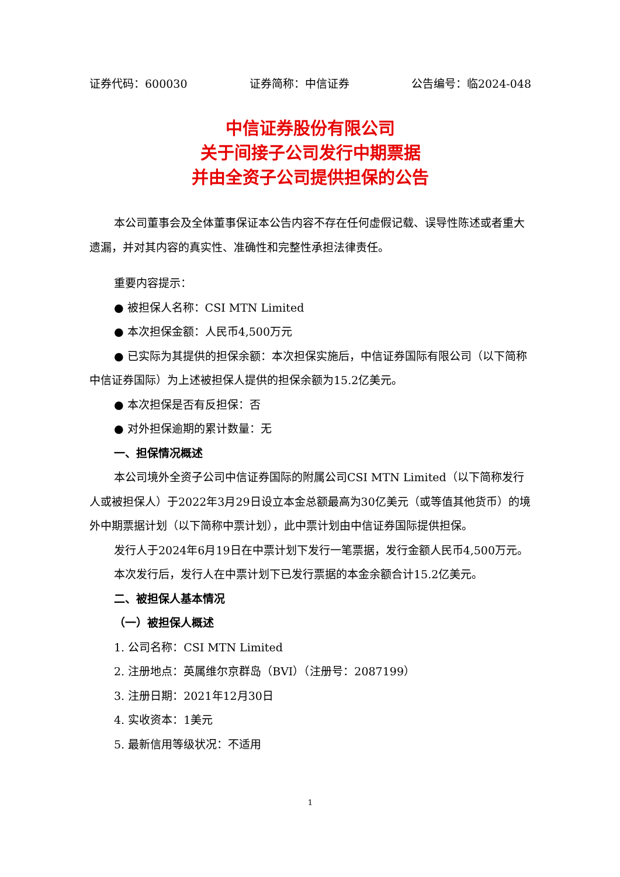证券代码：600030 证券简称：中信证券 公告编号：临2024-048
中信证券股份有限公司
关于间接子公司发行中期票据
并由全资子公司提供担保的公告
本公司董事会及全体董事保证本公告内容不存在任何虚假记载、误导性陈述或者重大遗漏，并对其内容的真实性、准确性和完整性承担法律责任。
重要内容提示：
● 被担保人名称：CSI MTN Limited
● 本次担保金额：人民币4,500万元
● 已实际为其提供的担保余额：本次担保实施后，中信证券国际有限公司（以下简称中信证券国际）为上述被担保人提供的担保余额为15.2亿美元。
● 本次担保是否有反担保：否
● 对外担保逾期的累计数量：无
一、担保情况概述
本公司境外全资子公司中信证券国际的附属公司CSI MTN Limited（以下简称发行人或被担保人）于2022年3月29日设立本金总额最高为30亿美元（或等值其他货币）的境外中期票据计划（以下简称中票计划），此中票计划由中信证券国际提供担保。
发行人于2024年6月19日在中票计划下发行一笔票据，发行金额人民币4,500万元。
本次发行后，发行人在中票计划下已发行票据的本金余额合计15.2亿美元。
二、被担保人基本情况
（一）被担保人概述
1. 公司名称：CSI MTN Limited
2. 注册地点：英属维尔京群岛（BVI）（注册号：2087199）
3. 注册日期：2021年12月30日
4. 实收资本：1美元
5. 最新信用等级状况：不适用
1